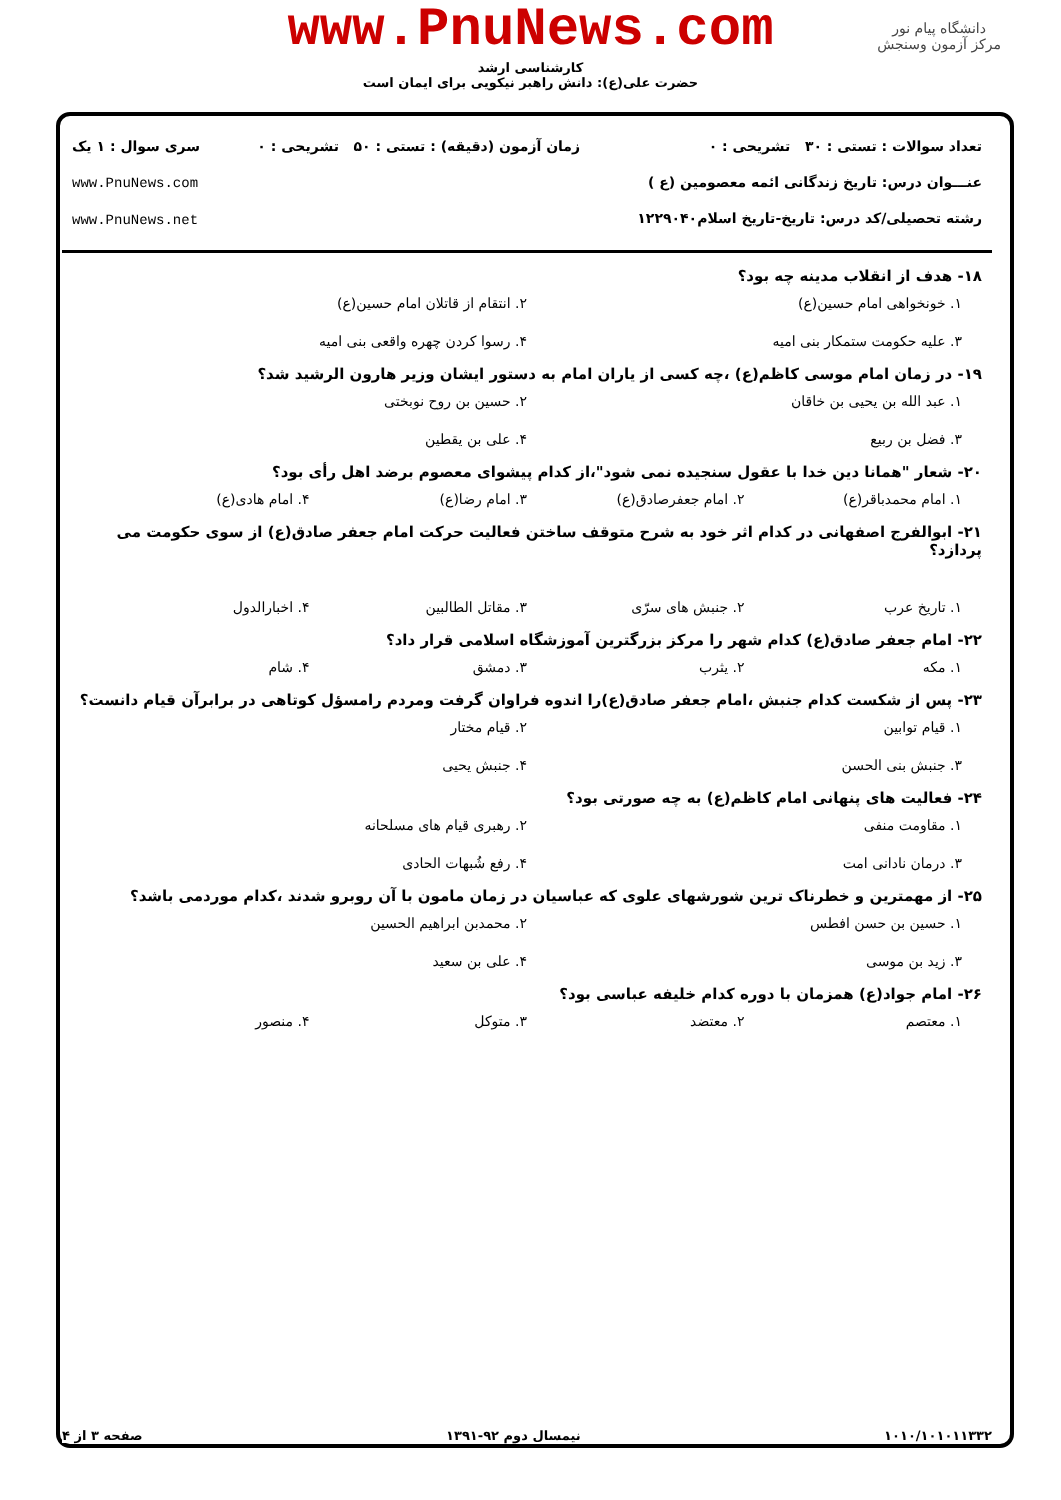www.PnuNews.com
کارشناسی ارشد
حضرت علی(ع): دانش راهبر نیکویی برای ایمان است
دانشگاه پیام نور
مرکز آزمون وسنجش
تعداد سوالات : تستی : ۳۰ تشریحی : ۰
عنـــوان درس: تاریخ زندگانی ائمه معصومین (ع )
رشته تحصیلی/کد درس: تاریخ-تاریخ اسلام۱۲۲۹۰۴۰
زمان آزمون (دقیقه) : تستی : ۵۰ تشریحی : ۰
سری سوال : ۱ یک
www.PnuNews.com
www.PnuNews.net
۱۸- هدف از انقلاب مدینه چه بود؟
۱. خونخواهی امام حسین(ع) ۲. انتقام از قاتلان امام حسین(ع) ۳. علیه حکومت ستمکار بنی امیه ۴. رسوا کردن چهره واقعی بنی امیه
۱۹- در زمان امام موسی کاظم(ع) ،چه کسی از یاران امام به دستور ایشان وزیر هارون الرشید شد؟
۱. عبد الله بن یحیی بن خاقان ۲. حسین بن روح نوبختی ۳. فضل بن ربیع ۴. علی بن یقطین
۲۰- شعار "همانا دین خدا با عقول سنجیده نمی شود"،از کدام پیشوای معصوم برضد اهل رأی بود؟
۱. امام محمدباقر(ع) ۲. امام جعفرصادق(ع) ۳. امام رضا(ع) ۴. امام هادی(ع)
۲۱- ابوالفرج اصفهانی در کدام اثر خود به شرح متوقف ساختن فعالیت حرکت امام جعفر صادق(ع) از سوی حکومت می پردازد؟
۱. تاریخ عرب ۲. جنبش های سرّی ۳. مقاتل الطالبین ۴. اخبارالدول
۲۲- امام جعفر صادق(ع) کدام شهر را مرکز بزرگترین آموزشگاه اسلامی قرار داد؟
۱. مکه ۲. یثرب ۳. دمشق ۴. شام
۲۳- پس از شکست کدام جنبش ،امام جعفر صادق(ع)را اندوه فراوان گرفت ومردم رامسؤل کوتاهی در برابرآن قیام دانست؟
۱. قیام توابین ۲. قیام مختار ۳. جنبش بنی الحسن ۴. جنبش یحیی
۲۴- فعالیت های پنهانی امام کاظم(ع) به چه صورتی بود؟
۱. مقاومت منفی ۲. رهبری قیام های مسلحانه ۳. درمان نادانی امت ۴. رفع شُبهات الحادی
۲۵- از مهمترین و خطرناک ترین شورشهای علوی که عباسیان در زمان مامون با آن روبرو شدند ،کدام موردمی باشد؟
۱. حسین بن حسن افطس ۲. محمدبن ابراهیم الحسین ۳. زید بن موسی ۴. علی بن سعید
۲۶- امام جواد(ع) همزمان با دوره کدام خلیفه عباسی بود؟
۱. معتصم ۲. معتضد ۳. متوکل ۴. منصور
۱۰۱۰/۱۰۱۰۱۱۳۳۲ نیمسال دوم ۹۲-۱۳۹۱ صفحه ۳ از ۴